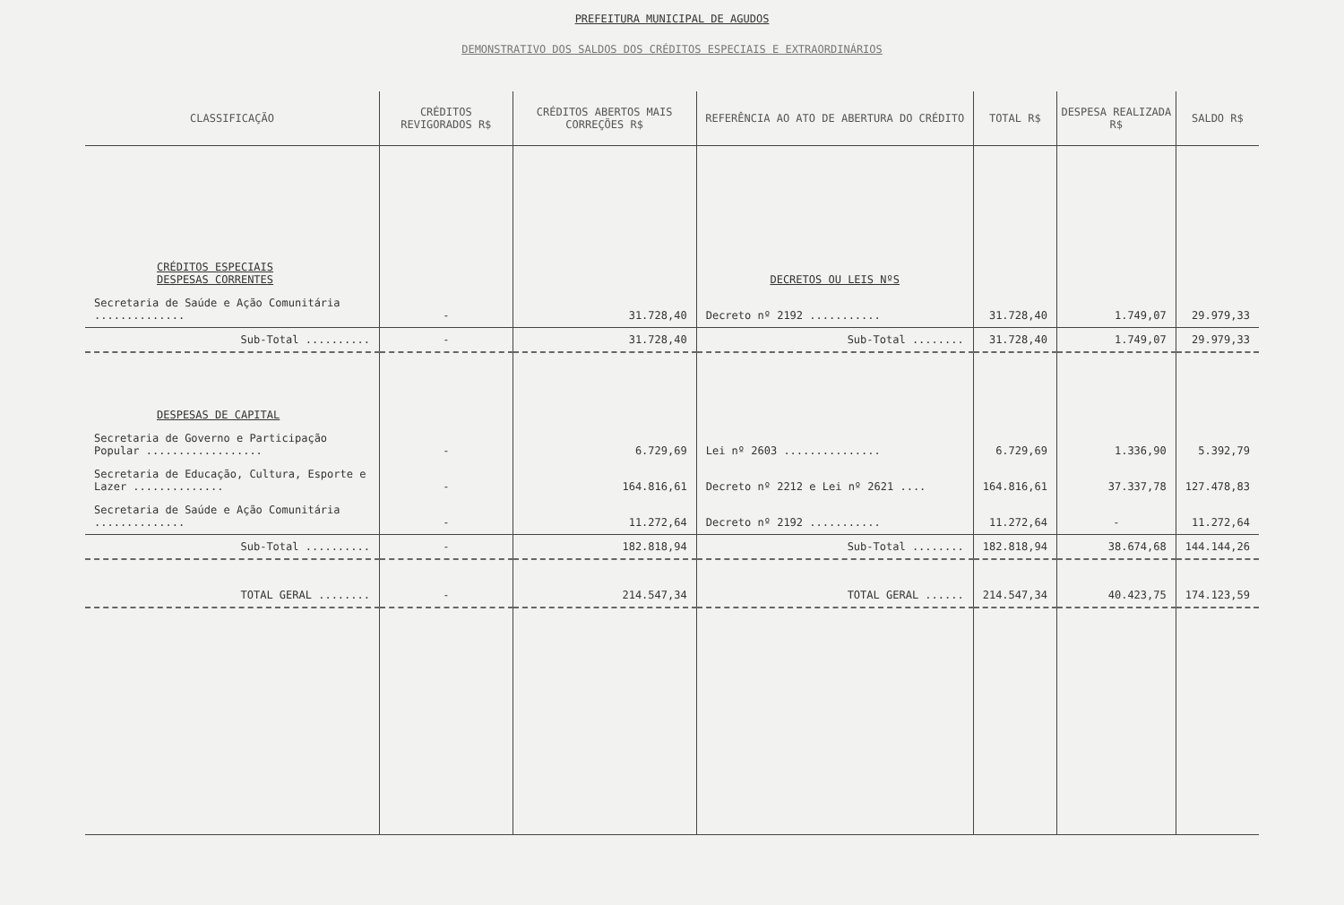PREFEITURA MUNICIPAL DE AGUDOS
DEMONSTRATIVO DOS SALDOS DOS CRÉDITOS ESPECIAIS E EXTRAORDINÁRIOS
| CLASSIFICAÇÃO | CRÉDITOS REVIGORADOS R$ | CRÉDITOS ABERTOS MAIS CORREÇÕES R$ | REFERÊNCIA AO ATO DE ABERTURA DO CRÉDITO | TOTAL R$ | DESPESA REALIZADA R$ | SALDO R$ |
| --- | --- | --- | --- | --- | --- | --- |
| CRÉDITOS ESPECIAIS DESPESAS CORRENTES | | | DECRETOS OU LEIS NºS | | | |
| Secretaria de Saúde e Ação Comunitária .............. | - | 31.728,40 | Decreto nº 2192 ........... | 31.728,40 | 1.749,07 | 29.979,33 |
| Sub-Total .......... | - | 31.728,40 | Sub-Total ........ | 31.728,40 | 1.749,07 | 29.979,33 |
| DESPESAS DE CAPITAL | | | | | | |
| Secretaria de Governo e Participação Popular .................. | - | 6.729,69 | Lei nº 2603 ............... | 6.729,69 | 1.336,90 | 5.392,79 |
| Secretaria de Educação, Cultura, Esporte e Lazer .............. | - | 164.816,61 | Decreto nº 2212 e Lei nº 2621 .... | 164.816,61 | 37.337,78 | 127.478,83 |
| Secretaria de Saúde e Ação Comunitária .............. | - | 11.272,64 | Decreto nº 2192 ........... | 11.272,64 | - | 11.272,64 |
| Sub-Total .......... | - | 182.818,94 | Sub-Total ........ | 182.818,94 | 38.674,68 | 144.144,26 |
| TOTAL GERAL ........ | - | 214.547,34 | TOTAL GERAL ...... | 214.547,34 | 40.423,75 | 174.123,59 |